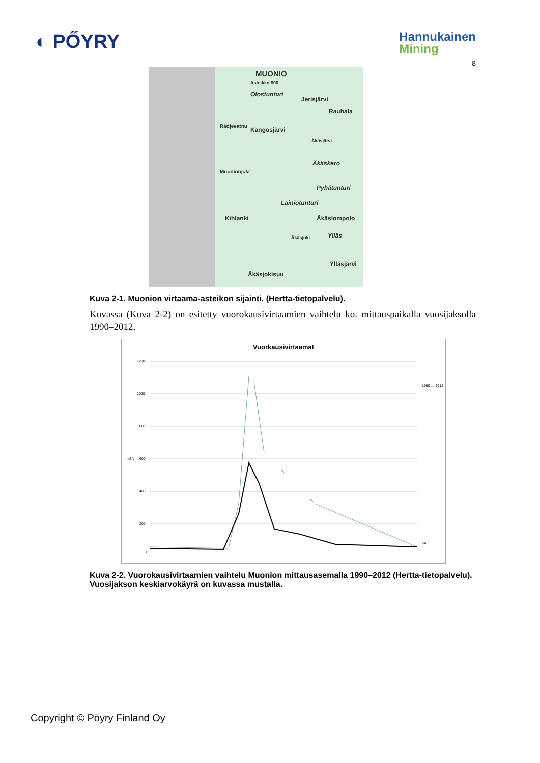◐ PŐYRY
Hannukainen
Mining
8
MUONIO
Asteikko 800
Olostunturi
Jerisjärvi
Rauhala
Kangosjärvi
Äkäsjärvi
Äkäskero
Pyhätunturi
Lainiotunturi
Kihlanki Äkäslompolo
Ylläs
Ylläsjärvi
Äkäsjokisuu
Muonionjoki
Rádjeeatnu
Äkäsjoki
Kuva 2-1. Muonion virtaama-asteikon sijainti. (Hertta-tietopalvelu).
Kuvassa (Kuva 2-2) on esitetty vuorokausivirtaamien vaihtelu ko. mittauspaikalla vuosijaksolla 1990–2012.
Vuorkausivirtaamat
1200
1000
800
m3/s
600
400
200
0
1990 … 2012
Ka
Kuva 2-2. Vuorokausivirtaamien vaihtelu Muonion mittausasemalla 1990–2012 (Hertta-tietopalvelu). Vuosijakson keskiarvokäyrä on kuvassa mustalla.
Copyright © Pöyry Finland Oy